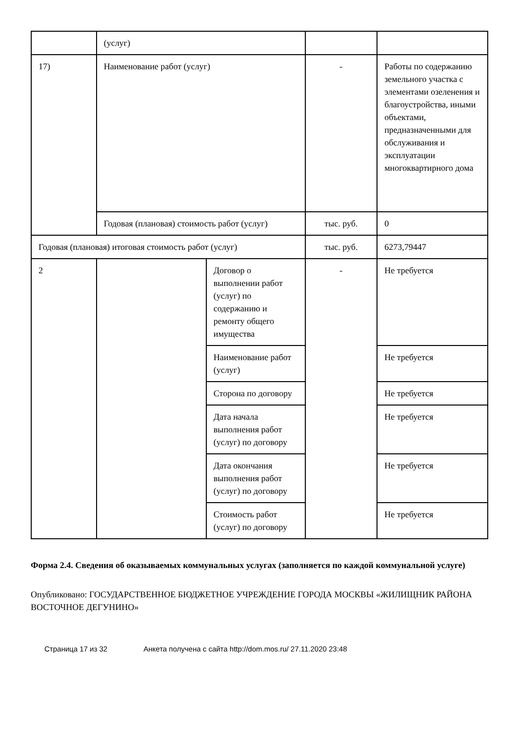| | (услуг) | | | |
| 17) | Наименование работ (услуг) | | - | Работы по содержанию земельного участка с элементами озеленения и благоустройства, иными объектами, предназначенными для обслуживания и эксплуатации многоквартирного дома |
| | Годовая (плановая) стоимость работ (услуг) | | тыс. руб. | 0 |
| Годовая (плановая) итоговая стоимость работ (услуг) | | | тыс. руб. | 6273,79447 |
| 2 | | Договор о выполнении работ (услуг) по содержанию и ремонту общего имущества | - | Не требуется |
| | | Наименование работ (услуг) | | Не требуется |
| | | Сторона по договору | | Не требуется |
| | | Дата начала выполнения работ (услуг) по договору | | Не требуется |
| | | Дата окончания выполнения работ (услуг) по договору | | Не требуется |
| | | Стоимость работ (услуг) по договору | | Не требуется |
Форма 2.4. Сведения об оказываемых коммунальных услугах (заполняется по каждой коммунальной услуге)
Опубликовано: ГОСУДАРСТВЕННОЕ БЮДЖЕТНОЕ УЧРЕЖДЕНИЕ ГОРОДА МОСКВЫ «ЖИЛИЩНИК РАЙОНА ВОСТОЧНОЕ ДЕГУНИНО»
Страница 17 из 32 Анкета получена с сайта http://dom.mos.ru/ 27.11.2020 23:48